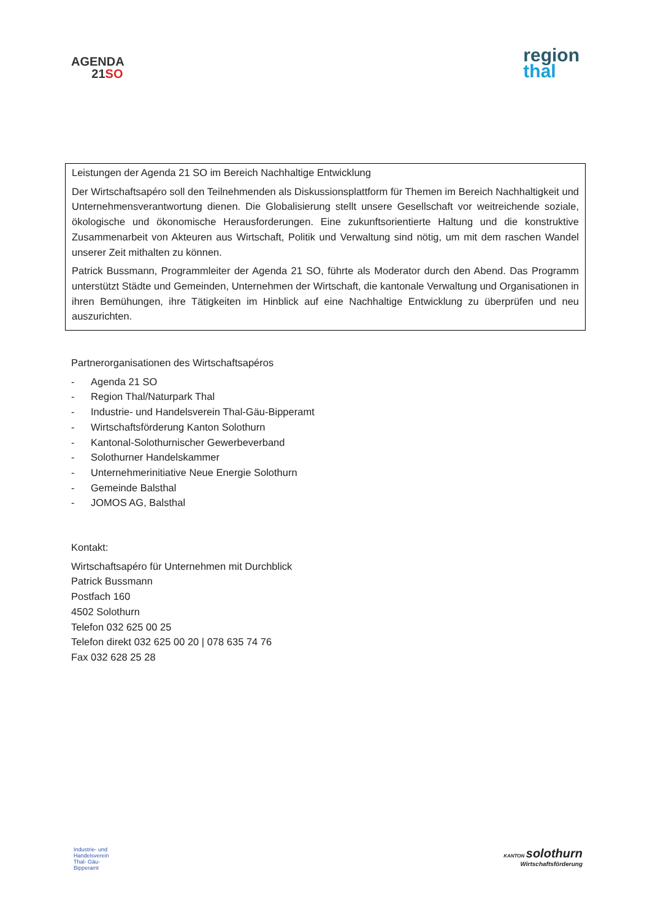AGENDA
21SO
region
thal
Leistungen der Agenda 21 SO im Bereich Nachhaltige Entwicklung
Der Wirtschaftsapéro soll den Teilnehmenden als Diskussionsplattform für Themen im Bereich Nachhaltigkeit und Unternehmensverantwortung dienen. Die Globalisierung stellt unsere Gesellschaft vor weitreichende soziale, ökologische und ökonomische Herausforderungen. Eine zukunftsorientierte Haltung und die konstruktive Zusammenarbeit von Akteuren aus Wirtschaft, Politik und Verwaltung sind nötig, um mit dem raschen Wandel unserer Zeit mithalten zu können.
Patrick Bussmann, Programmleiter der Agenda 21 SO, führte als Moderator durch den Abend. Das Programm unterstützt Städte und Gemeinden, Unternehmen der Wirtschaft, die kantonale Verwaltung und Organisationen in ihren Bemühungen, ihre Tätigkeiten im Hinblick auf eine Nachhaltige Entwicklung zu überprüfen und neu auszurichten.
Partnerorganisationen des Wirtschaftsapéros
- Agenda 21 SO
- Region Thal/Naturpark Thal
- Industrie- und Handelsverein Thal-Gäu-Bipperamt
- Wirtschaftsförderung Kanton Solothurn
- Kantonal-Solothurnischer Gewerbeverband
- Solothurner Handelskammer
- Unternehmerinitiative Neue Energie Solothurn
- Gemeinde Balsthal
- JOMOS AG, Balsthal
Kontakt:
Wirtschaftsapéro für Unternehmen mit Durchblick
Patrick Bussmann
Postfach 160
4502 Solothurn
Telefon 032 625 00 25
Telefon direkt 032 625 00 20 | 078 635 74 76
Fax 032 628 25 28
Industrie- und
Handelsverein
Thal- Gäu-
Bipperamt
KANTON solothurn
Wirtschaftsförderung